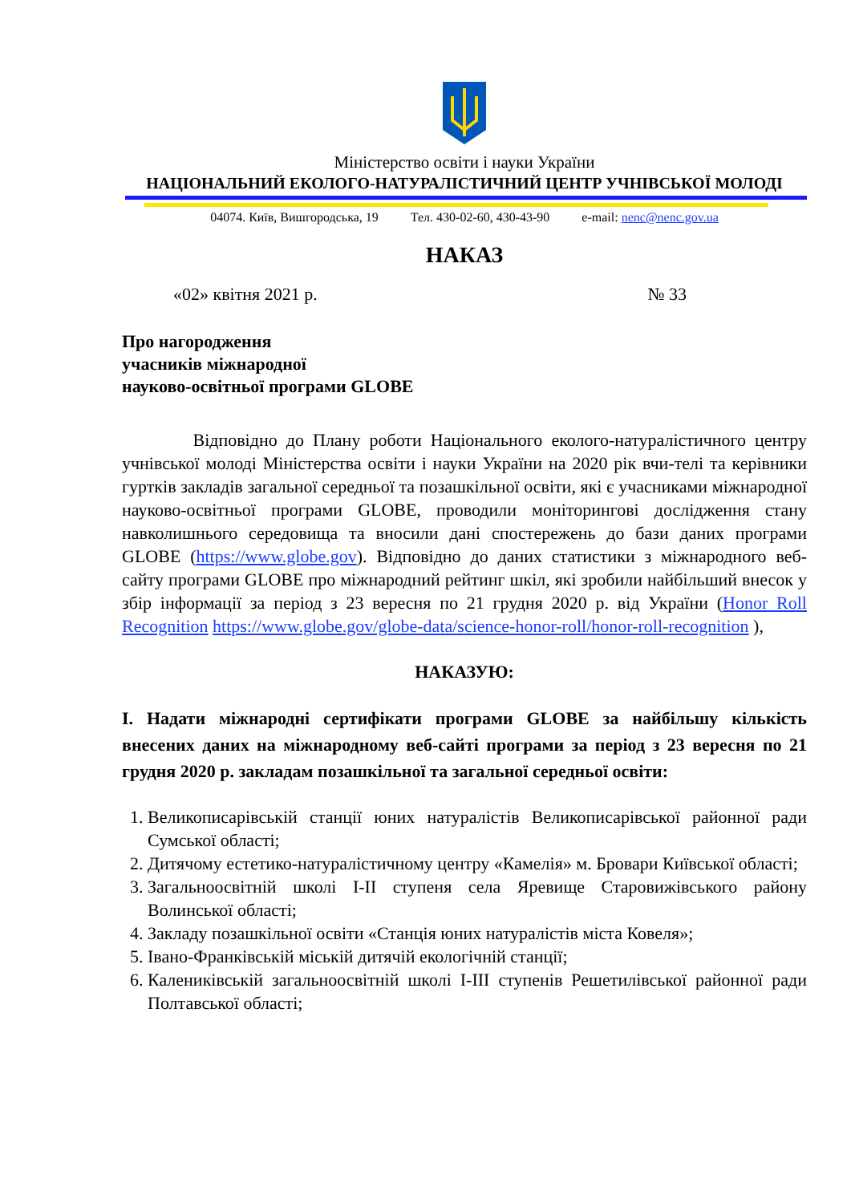Міністерство освіти і науки України
НАЦІОНАЛЬНИЙ ЕКОЛОГО-НАТУРАЛІСТИЧНИЙ ЦЕНТР УЧНІВСЬКОЇ МОЛОДІ
04074. Київ, Вишгородська, 19 Тел. 430-02-60, 430-43-90 e-mail: nenc@nenc.gov.ua
НАКАЗ
«02» квітня 2021 р. № 33
Про нагородження
учасників міжнародної
науково-освітньої програми GLOBE
Відповідно до Плану роботи Національного еколого-натуралістичного центру учнівської молоді Міністерства освіти і науки України на 2020 рік вчи-телі та керівники гуртків закладів загальної середньої та позашкільної освіти, які є учасниками міжнародної науково-освітньої програми GLOBE, проводили моніторингові дослідження стану навколишнього середовища та вносили дані спостережень до бази даних програми GLOBE (https://www.globe.gov). Відповідно до даних статистики з міжнародного веб-сайту програми GLOBE про міжнародний рейтинг шкіл, які зробили найбільший внесок у збір інформації за період з 23 вересня по 21 грудня 2020 р. від України (Honor Roll Recognition https://www.globe.gov/globe-data/science-honor-roll/honor-roll-recognition ),
НАКАЗУЮ:
I. Надати міжнародні сертифікати програми GLOBE за найбільшу кількість внесених даних на міжнародному веб-сайті програми за період з 23 вересня по 21 грудня 2020 р. закладам позашкільної та загальної середньої освіти:
1. Великописарівській станції юних натуралістів Великописарівської районної ради Сумської області;
2. Дитячому естетико-натуралістичному центру «Камелія» м. Бровари Київської області;
3. Загальноосвітній школі І-ІІ ступеня села Яревище Старовижівського району Волинської області;
4. Закладу позашкільної освіти «Станція юних натуралістів міста Ковеля»;
5. Івано-Франківській міській дитячій екологічній станції;
6. Калениківській загальноосвітній школі І-ІІІ ступенів Решетилівської районної ради Полтавської області;